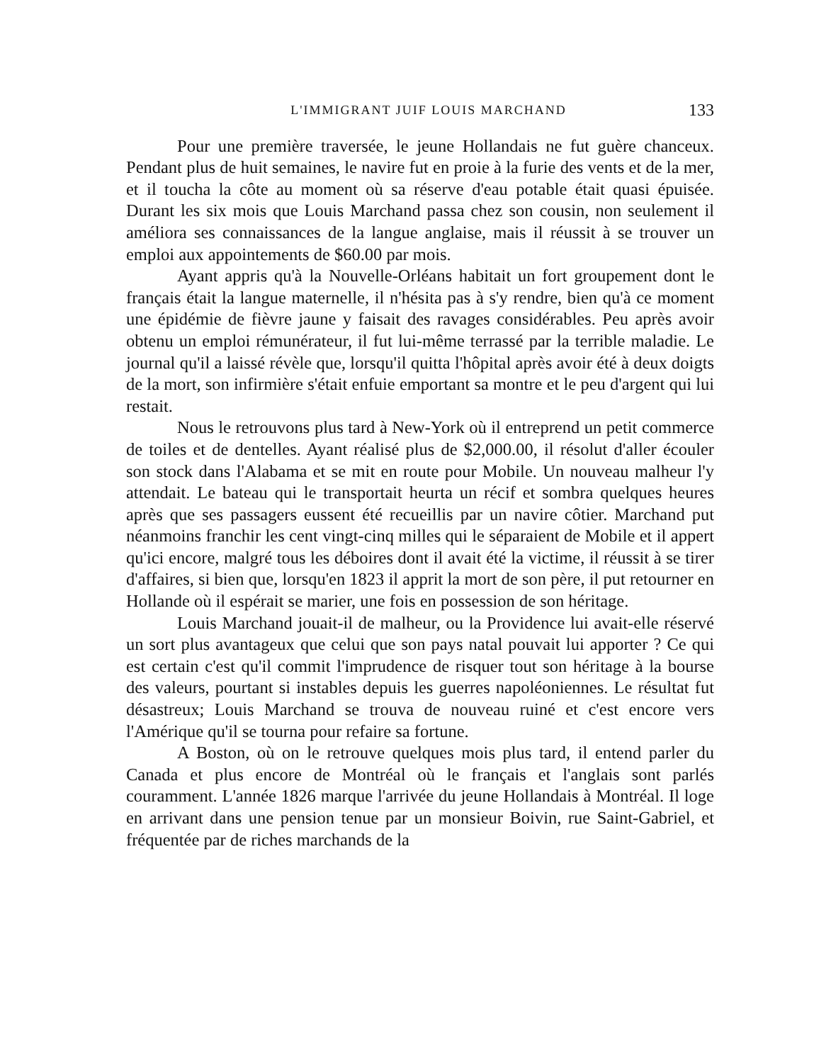L'IMMIGRANT JUIF LOUIS MARCHAND 133
Pour une première traversée, le jeune Hollandais ne fut guère chanceux. Pendant plus de huit semaines, le navire fut en proie à la furie des vents et de la mer, et il toucha la côte au moment où sa réserve d'eau potable était quasi épuisée. Durant les six mois que Louis Marchand passa chez son cousin, non seulement il améliora ses connaissances de la langue anglaise, mais il réussit à se trouver un emploi aux appointements de $60.00 par mois.
Ayant appris qu'à la Nouvelle-Orléans habitait un fort groupement dont le français était la langue maternelle, il n'hésita pas à s'y rendre, bien qu'à ce moment une épidémie de fièvre jaune y faisait des ravages considérables. Peu après avoir obtenu un emploi rémunérateur, il fut lui-même terrassé par la terrible maladie. Le journal qu'il a laissé révèle que, lorsqu'il quitta l'hôpital après avoir été à deux doigts de la mort, son infirmière s'était enfuie emportant sa montre et le peu d'argent qui lui restait.
Nous le retrouvons plus tard à New-York où il entreprend un petit commerce de toiles et de dentelles. Ayant réalisé plus de $2,000.00, il résolut d'aller écouler son stock dans l'Alabama et se mit en route pour Mobile. Un nouveau malheur l'y attendait. Le bateau qui le transportait heurta un récif et sombra quelques heures après que ses passagers eussent été recueillis par un navire côtier. Marchand put néanmoins franchir les cent vingt-cinq milles qui le séparaient de Mobile et il appert qu'ici encore, malgré tous les déboires dont il avait été la victime, il réussit à se tirer d'affaires, si bien que, lorsqu'en 1823 il apprit la mort de son père, il put retourner en Hollande où il espérait se marier, une fois en possession de son héritage.
Louis Marchand jouait-il de malheur, ou la Providence lui avait-elle réservé un sort plus avantageux que celui que son pays natal pouvait lui apporter ? Ce qui est certain c'est qu'il commit l'imprudence de risquer tout son héritage à la bourse des valeurs, pourtant si instables depuis les guerres napoléoniennes. Le résultat fut désastreux; Louis Marchand se trouva de nouveau ruiné et c'est encore vers l'Amérique qu'il se tourna pour refaire sa fortune.
A Boston, où on le retrouve quelques mois plus tard, il entend parler du Canada et plus encore de Montréal où le français et l'anglais sont parlés couramment. L'année 1826 marque l'arrivée du jeune Hollandais à Montréal. Il loge en arrivant dans une pension tenue par un monsieur Boivin, rue Saint-Gabriel, et fréquentée par de riches marchands de la